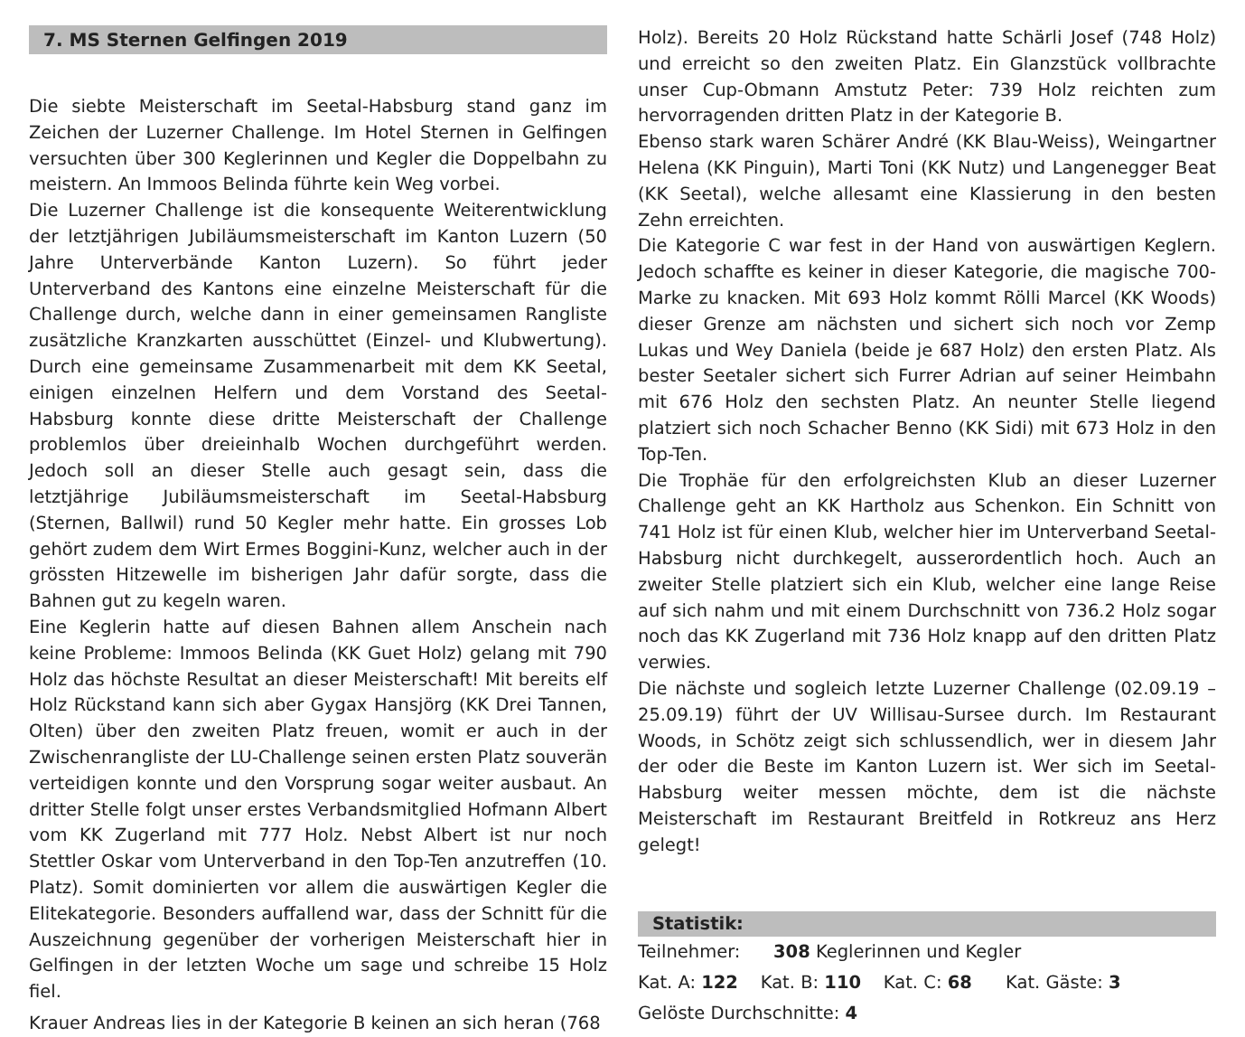7. MS Sternen Gelfingen 2019
Die siebte Meisterschaft im Seetal-Habsburg stand ganz im Zeichen der Luzerner Challenge. Im Hotel Sternen in Gelfingen versuchten über 300 Keglerinnen und Kegler die Doppelbahn zu meistern. An Immoos Belinda führte kein Weg vorbei.
Die Luzerner Challenge ist die konsequente Weiterentwicklung der letztjährigen Jubiläumsmeisterschaft im Kanton Luzern (50 Jahre Unterverbände Kanton Luzern). So führt jeder Unterverband des Kantons eine einzelne Meisterschaft für die Challenge durch, welche dann in einer gemeinsamen Rangliste zusätzliche Kranzkarten ausschüttet (Einzel- und Klubwertung). Durch eine gemeinsame Zusammenarbeit mit dem KK Seetal, einigen einzelnen Helfern und dem Vorstand des Seetal-Habsburg konnte diese dritte Meisterschaft der Challenge problemlos über dreieinhalb Wochen durchgeführt werden. Jedoch soll an dieser Stelle auch gesagt sein, dass die letztjährige Jubiläumsmeisterschaft im Seetal-Habsburg (Sternen, Ballwil) rund 50 Kegler mehr hatte. Ein grosses Lob gehört zudem dem Wirt Ermes Boggini-Kunz, welcher auch in der grössten Hitzewelle im bisherigen Jahr dafür sorgte, dass die Bahnen gut zu kegeln waren.
Eine Keglerin hatte auf diesen Bahnen allem Anschein nach keine Probleme: Immoos Belinda (KK Guet Holz) gelang mit 790 Holz das höchste Resultat an dieser Meisterschaft! Mit bereits elf Holz Rückstand kann sich aber Gygax Hansjörg (KK Drei Tannen, Olten) über den zweiten Platz freuen, womit er auch in der Zwischenrangliste der LU-Challenge seinen ersten Platz souverän verteidigen konnte und den Vorsprung sogar weiter ausbaut. An dritter Stelle folgt unser erstes Verbandsmitglied Hofmann Albert vom KK Zugerland mit 777 Holz. Nebst Albert ist nur noch Stettler Oskar vom Unterverband in den Top-Ten anzutreffen (10. Platz). Somit dominierten vor allem die auswärtigen Kegler die Elitekategorie. Besonders auffallend war, dass der Schnitt für die Auszeichnung gegenüber der vorherigen Meisterschaft hier in Gelfingen in der letzten Woche um sage und schreibe 15 Holz fiel.
Krauer Andreas lies in der Kategorie B keinen an sich heran (768
Holz). Bereits 20 Holz Rückstand hatte Schärli Josef (748 Holz) und erreicht so den zweiten Platz. Ein Glanzstück vollbrachte unser Cup-Obmann Amstutz Peter: 739 Holz reichten zum hervorragenden dritten Platz in der Kategorie B.
Ebenso stark waren Schärer André (KK Blau-Weiss), Weingartner Helena (KK Pinguin), Marti Toni (KK Nutz) und Langenegger Beat (KK Seetal), welche allesamt eine Klassierung in den besten Zehn erreichten.
Die Kategorie C war fest in der Hand von auswärtigen Keglern. Jedoch schaffte es keiner in dieser Kategorie, die magische 700-Marke zu knacken. Mit 693 Holz kommt Rölli Marcel (KK Woods) dieser Grenze am nächsten und sichert sich noch vor Zemp Lukas und Wey Daniela (beide je 687 Holz) den ersten Platz. Als bester Seetaler sichert sich Furrer Adrian auf seiner Heimbahn mit 676 Holz den sechsten Platz. An neunter Stelle liegend platziert sich noch Schacher Benno (KK Sidi) mit 673 Holz in den Top-Ten.
Die Trophäe für den erfolgreichsten Klub an dieser Luzerner Challenge geht an KK Hartholz aus Schenkon. Ein Schnitt von 741 Holz ist für einen Klub, welcher hier im Unterverband Seetal-Habsburg nicht durchkegelt, ausserordentlich hoch. Auch an zweiter Stelle platziert sich ein Klub, welcher eine lange Reise auf sich nahm und mit einem Durchschnitt von 736.2 Holz sogar noch das KK Zugerland mit 736 Holz knapp auf den dritten Platz verwies.
Die nächste und sogleich letzte Luzerner Challenge (02.09.19 – 25.09.19) führt der UV Willisau-Sursee durch. Im Restaurant Woods, in Schötz zeigt sich schlussendlich, wer in diesem Jahr der oder die Beste im Kanton Luzern ist. Wer sich im Seetal-Habsburg weiter messen möchte, dem ist die nächste Meisterschaft im Restaurant Breitfeld in Rotkreuz ans Herz gelegt!
Statistik:
Teilnehmer: 308 Keglerinnen und Kegler
Kat. A: 122 Kat. B: 110 Kat. C: 68 Kat. Gäste: 3
Gelöste Durchschnitte: 4